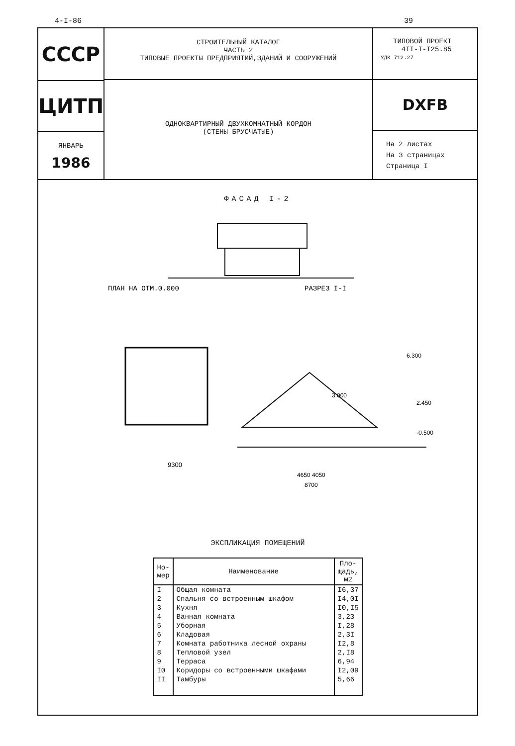4-I-86 39
СССР
ЦИТП
ЯНВАРЬ
1986
СТРОИТЕЛЬНЫЙ КАТАЛОГ
ЧАСТЬ 2
ТИПОВЫЕ ПРОЕКТЫ ПРЕДПРИЯТИЙ,ЗДАНИЙ И СООРУЖЕНИЙ
ОДНОКВАРТИРНЫЙ ДВУХКОМНАТНЫЙ КОРДОН
(СТЕНЫ БРУСЧАТЫЕ)
ТИПОВОЙ ПРОЕКТ
4II-I-I25.85
УДК 712.27
DXFB
На 2 листах
На 3 страницах
Страница I
ФАСАД I-2
ПЛАН НА ОТМ.0.000
РАЗРЕЗ I-I
9300
3.000
6.300
2.450
-0.500
4650 4050
8700
ЭКСПЛИКАЦИЯ ПОМЕЩЕНИЙ
| Но- мер | Наименование | Пло- щадь, м2 |
| --- | --- | --- |
| I | Общая комната | I6,37 |
| 2 | Спальня со встроенным шкафом | I4,0I |
| 3 | Кухня | I0,I5 |
| 4 | Ванная комната | 3,23 |
| 5 | Уборная | I,28 |
| 6 | Кладовая | 2,3I |
| 7 | Комната работника лесной охраны | I2,8 |
| 8 | Тепловой узел | 2,I8 |
| 9 | Терраса | 6,94 |
| I0 | Коридоры со встроенными шкафами | I2,09 |
| II | Тамбуры | 5,66 |